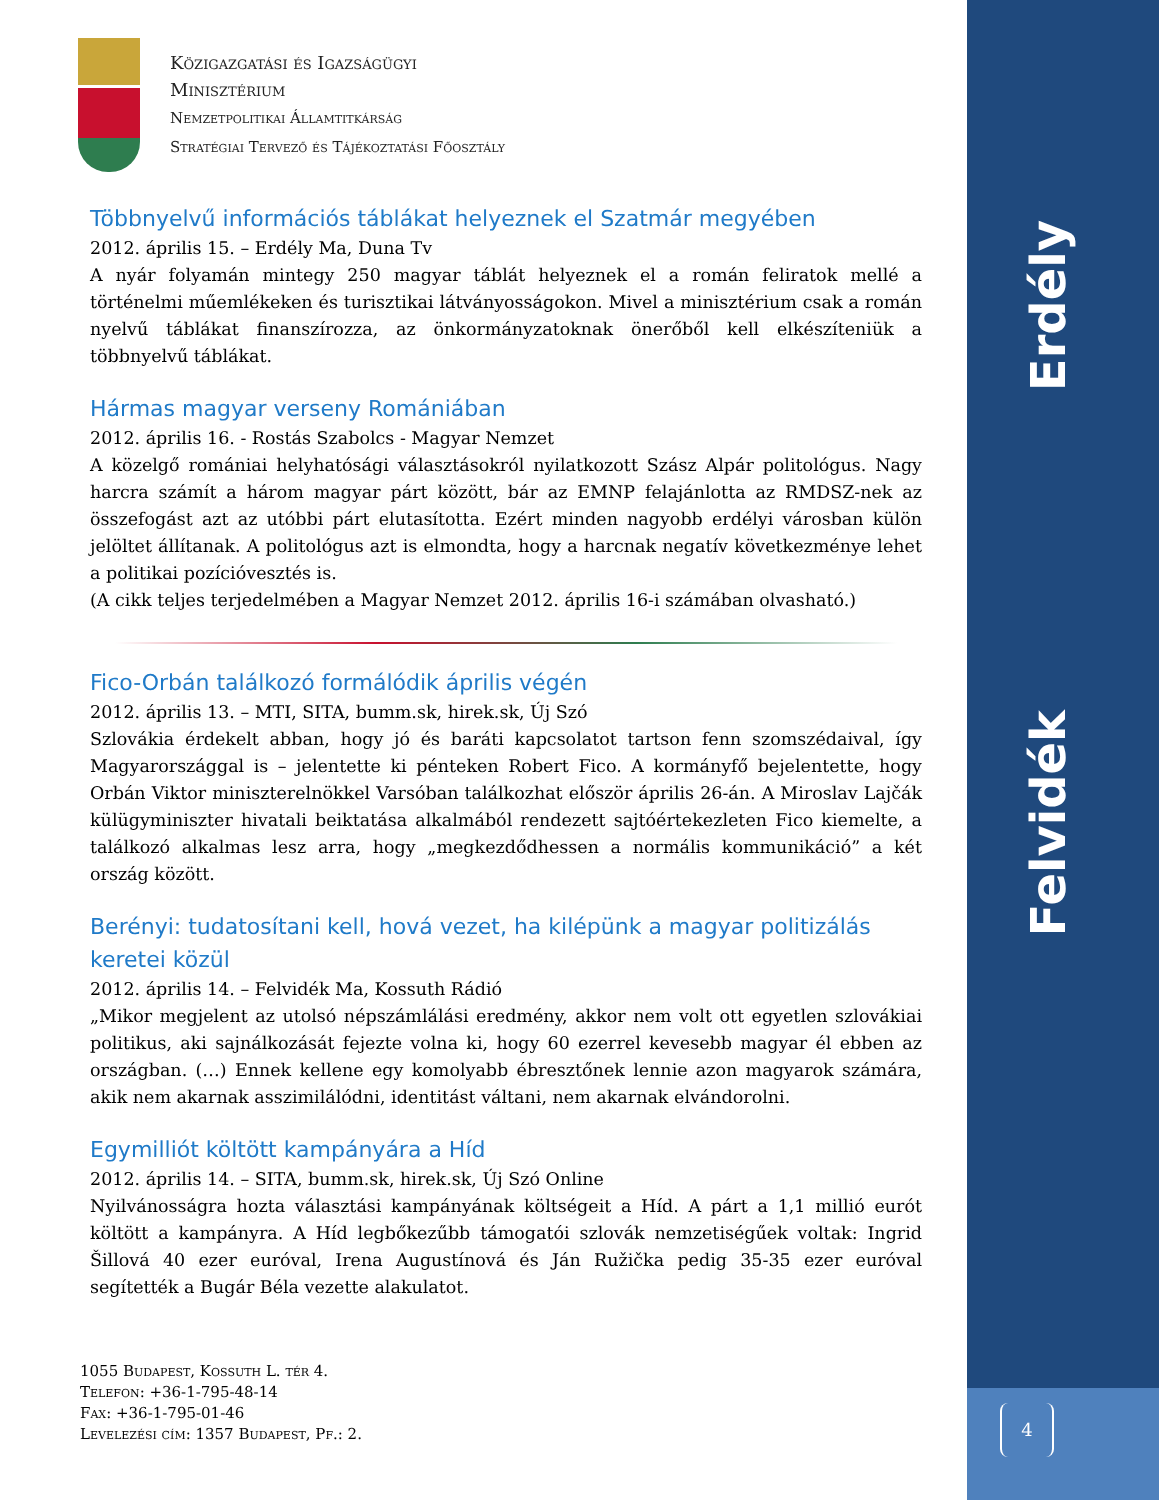Erdély
Felvidék
4
Közigazgatási és Igazságügyi
Minisztérium
Nemzetpolitikai Államtitkárság
Stratégiai Tervező és Tájékoztatási Főosztály
Többnyelvű információs táblákat helyeznek el Szatmár megyében
2012. április 15. – Erdély Ma, Duna Tv
A nyár folyamán mintegy 250 magyar táblát helyeznek el a román feliratok mellé a történelmi műemlékeken és turisztikai látványosságokon. Mivel a minisztérium csak a román nyelvű táblákat finanszírozza, az önkormányzatoknak önerőből kell elkészíteniük a többnyelvű táblákat.
Hármas magyar verseny Romániában
2012. április 16. - Rostás Szabolcs - Magyar Nemzet
A közelgő romániai helyhatósági választásokról nyilatkozott Szász Alpár politológus. Nagy harcra számít a három magyar párt között, bár az EMNP felajánlotta az RMDSZ-nek az összefogást azt az utóbbi párt elutasította. Ezért minden nagyobb erdélyi városban külön jelöltet állítanak. A politológus azt is elmondta, hogy a harcnak negatív következménye lehet a politikai pozícióvesztés is.
(A cikk teljes terjedelmében a Magyar Nemzet 2012. április 16-i számában olvasható.)
Fico-Orbán találkozó formálódik április végén
2012. április 13. – MTI, SITA, bumm.sk, hirek.sk, Új Szó
Szlovákia érdekelt abban, hogy jó és baráti kapcsolatot tartson fenn szomszédaival, így Magyarországgal is – jelentette ki pénteken Robert Fico. A kormányfő bejelentette, hogy Orbán Viktor miniszterelnökkel Varsóban találkozhat először április 26-án. A Miroslav Lajčák külügyminiszter hivatali beiktatása alkalmából rendezett sajtóértekezleten Fico kiemelte, a találkozó alkalmas lesz arra, hogy „megkezdődhessen a normális kommunikáció” a két ország között.
Berényi: tudatosítani kell, hová vezet, ha kilépünk a magyar politizálás keretei közül
2012. április 14. – Felvidék Ma, Kossuth Rádió
„Mikor megjelent az utolsó népszámlálási eredmény, akkor nem volt ott egyetlen szlovákiai politikus, aki sajnálkozását fejezte volna ki, hogy 60 ezerrel kevesebb magyar él ebben az országban. (…) Ennek kellene egy komolyabb ébresztőnek lennie azon magyarok számára, akik nem akarnak asszimilálódni, identitást váltani, nem akarnak elvándorolni.
Egymilliót költött kampányára a Híd
2012. április 14. – SITA, bumm.sk, hirek.sk, Új Szó Online
Nyilvánosságra hozta választási kampányának költségeit a Híd. A párt a 1,1 millió eurót költött a kampányra. A Híd legbőkezűbb támogatói szlovák nemzetiségűek voltak: Ingrid Šillová 40 ezer euróval, Irena Augustínová és Ján Ružička pedig 35-35 ezer euróval segítették a Bugár Béla vezette alakulatot.
1055 Budapest, Kossuth L. tér 4.
Telefon: +36-1-795-48-14
Fax: +36-1-795-01-46
Levelezési cím: 1357 Budapest, Pf.: 2.